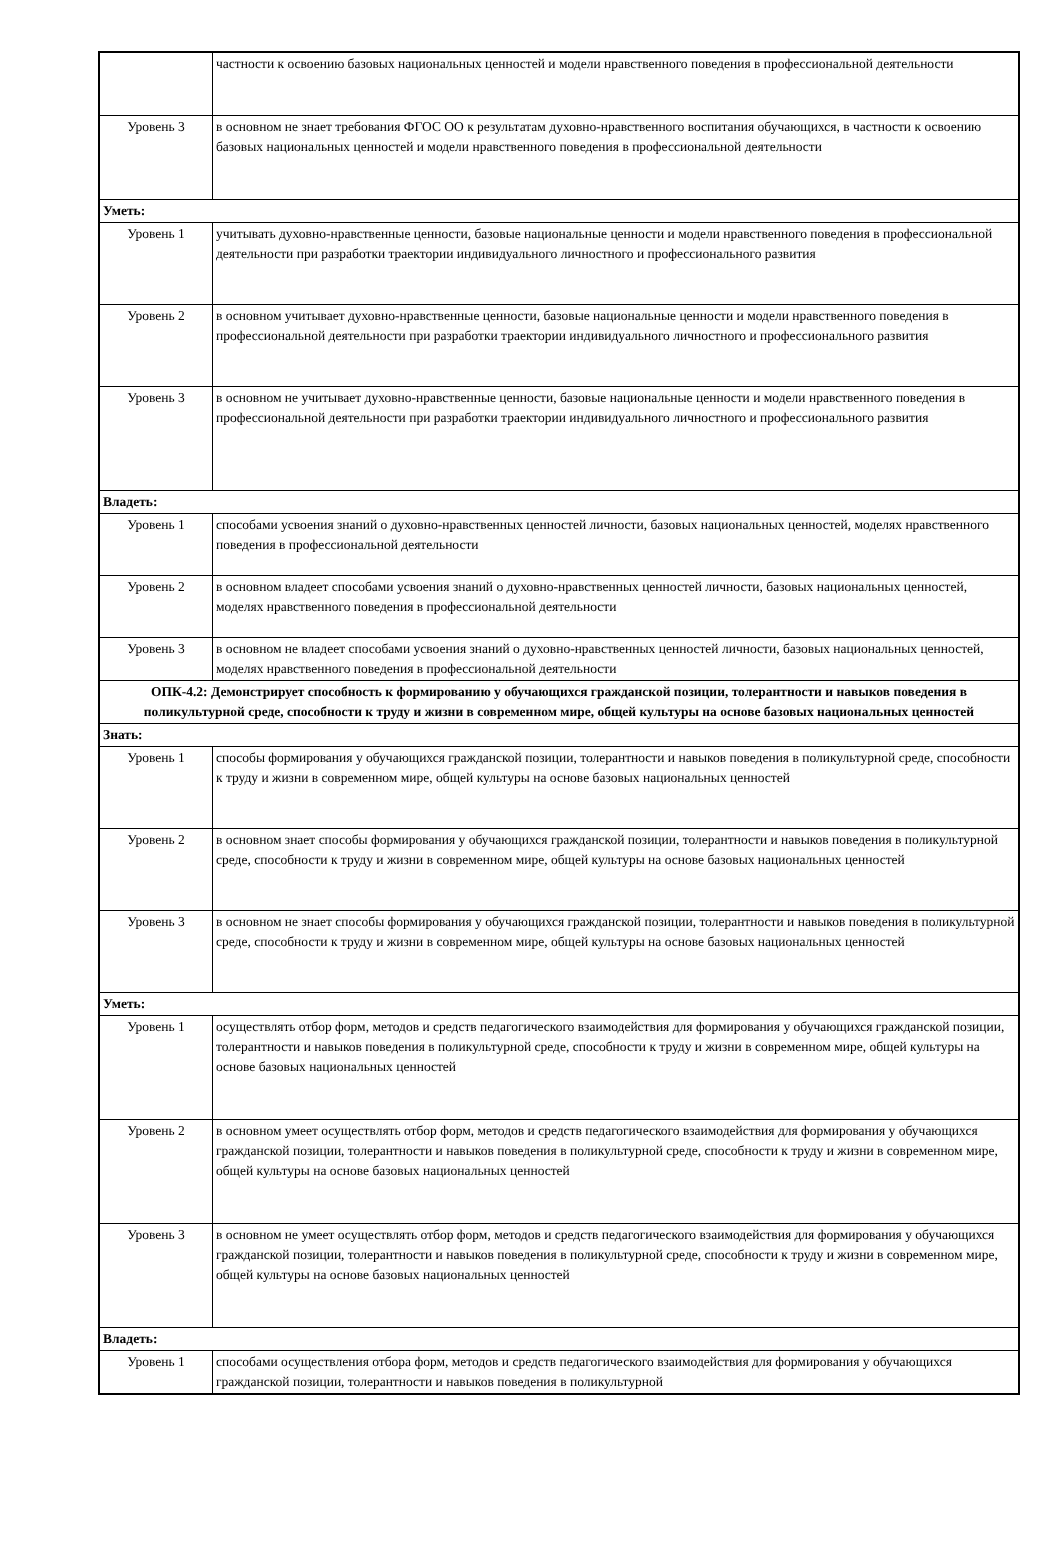| | частности к освоению базовых национальных ценностей и модели нравственного поведения в профессиональной деятельности |
| Уровень 3 | в основном не знает требования ФГОС ОО к результатам духовно-нравственного воспитания обучающихся, в частности к освоению базовых национальных ценностей и модели нравственного поведения в профессиональной деятельности |
| Уметь: | |
| Уровень 1 | учитывать духовно-нравственные ценности, базовые национальные ценности и модели нравственного поведения в профессиональной деятельности при разработки траектории индивидуального личностного и профессионального развития |
| Уровень 2 | в основном учитывает духовно-нравственные ценности, базовые национальные ценности и модели нравственного поведения в профессиональной деятельности при разработки траектории индивидуального личностного и профессионального развития |
| Уровень 3 | в основном не учитывает духовно-нравственные ценности, базовые национальные ценности и модели нравственного поведения в профессиональной деятельности при разработки траектории индивидуального личностного и профессионального развития |
| Владеть: | |
| Уровень 1 | способами усвоения знаний о духовно-нравственных ценностей личности, базовых национальных ценностей, моделях нравственного поведения в профессиональной деятельности |
| Уровень 2 | в основном владеет способами усвоения знаний о духовно-нравственных ценностей личности, базовых национальных ценностей, моделях нравственного поведения в профессиональной деятельности |
| Уровень 3 | в основном не владеет способами усвоения знаний о духовно-нравственных ценностей личности, базовых национальных ценностей, моделях нравственного поведения в профессиональной деятельности |
| ОПК-4.2: Демонстрирует способность к формированию у обучающихся гражданской позиции, толерантности и навыков поведения в поликультурной среде, способности к труду и жизни в современном мире, общей культуры на основе базовых национальных ценностей | |
| Знать: | |
| Уровень 1 | способы формирования у обучающихся гражданской позиции, толерантности и навыков поведения в поликультурной среде, способности к труду и жизни в современном мире, общей культуры на основе базовых национальных ценностей |
| Уровень 2 | в основном знает способы формирования у обучающихся гражданской позиции, толерантности и навыков поведения в поликультурной среде, способности к труду и жизни в современном мире, общей культуры на основе базовых национальных ценностей |
| Уровень 3 | в основном не знает способы формирования у обучающихся гражданской позиции, толерантности и навыков поведения в поликультурной среде, способности к труду и жизни в современном мире, общей культуры на основе базовых национальных ценностей |
| Уметь: | |
| Уровень 1 | осуществлять отбор форм, методов и средств педагогического взаимодействия для формирования у обучающихся гражданской позиции, толерантности и навыков поведения в поликультурной среде, способности к труду и жизни в современном мире, общей культуры на основе базовых национальных ценностей |
| Уровень 2 | в основном умеет осуществлять отбор форм, методов и средств педагогического взаимодействия для формирования у обучающихся гражданской позиции, толерантности и навыков поведения в поликультурной среде, способности к труду и жизни в современном мире, общей культуры на основе базовых национальных ценностей |
| Уровень 3 | в основном не умеет осуществлять отбор форм, методов и средств педагогического взаимодействия для формирования у обучающихся гражданской позиции, толерантности и навыков поведения в поликультурной среде, способности к труду и жизни в современном мире, общей культуры на основе базовых национальных ценностей |
| Владеть: | |
| Уровень 1 | способами осуществления отбора форм, методов и средств педагогического взаимодействия для формирования у обучающихся гражданской позиции, толерантности и навыков поведения в поликультурной |